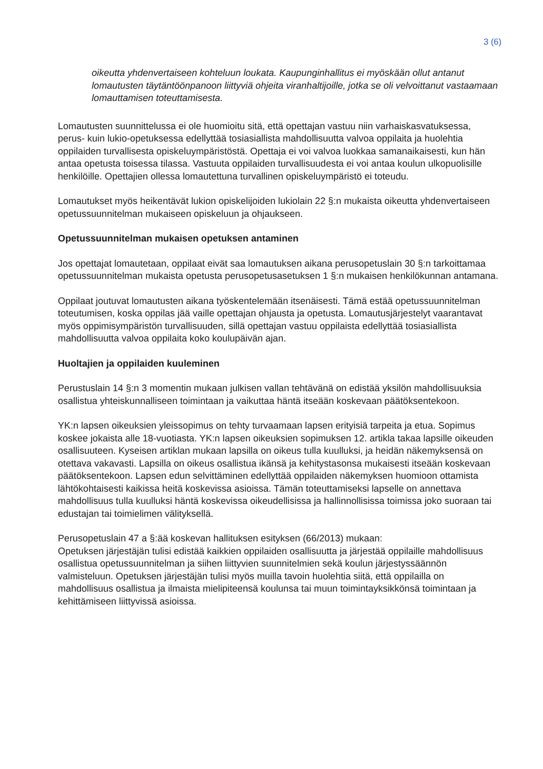3 (6)
oikeutta yhdenvertaiseen kohteluun loukata. Kaupunginhallitus ei myöskään ollut antanut lomautusten täytäntöönpanoon liittyviä ohjeita viranhaltijoille, jotka se oli velvoittanut vastaamaan lomauttamisen toteuttamisesta.
Lomautusten suunnittelussa ei ole huomioitu sitä, että opettajan vastuu niin varhaiskasvatuksessa, perus- kuin lukio-opetuksessa edellyttää tosiasiallista mahdollisuutta valvoa oppilaita ja huolehtia oppilaiden turvallisesta opiskeluympäristöstä. Opettaja ei voi valvoa luokkaa samanaikaisesti, kun hän antaa opetusta toisessa tilassa. Vastuuta oppilaiden turvallisuudesta ei voi antaa koulun ulkopuolisille henkilöille. Opettajien ollessa lomautettuna turvallinen opiskeluympäristö ei toteudu.
Lomautukset myös heikentävät lukion opiskelijoiden lukiolain 22 §:n mukaista oikeutta yhdenvertaiseen opetussuunnitelman mukaiseen opiskeluun ja ohjaukseen.
Opetussuunnitelman mukaisen opetuksen antaminen
Jos opettajat lomautetaan, oppilaat eivät saa lomautuksen aikana perusopetuslain 30 §:n tarkoittamaa opetussuunnitelman mukaista opetusta perusopetusasetuksen 1 §:n mukaisen henkilökunnan antamana.
Oppilaat joutuvat lomautusten aikana työskentelemään itsenäisesti. Tämä estää opetussuunnitelman toteutumisen, koska oppilas jää vaille opettajan ohjausta ja opetusta. Lomautusjärjestelyt vaarantavat myös oppimisympäristön turvallisuuden, sillä opettajan vastuu oppilaista edellyttää tosiasiallista mahdollisuutta valvoa oppilaita koko koulupäivän ajan.
Huoltajien ja oppilaiden kuuleminen
Perustuslain 14 §:n 3 momentin mukaan julkisen vallan tehtävänä on edistää yksilön mahdollisuuksia osallistua yhteiskunnalliseen toimintaan ja vaikuttaa häntä itseään koskevaan päätöksentekoon.
YK:n lapsen oikeuksien yleissopimus on tehty turvaamaan lapsen erityisiä tarpeita ja etua. Sopimus koskee jokaista alle 18-vuotiasta. YK:n lapsen oikeuksien sopimuksen 12. artikla takaa lapsille oikeuden osallisuuteen. Kyseisen artiklan mukaan lapsilla on oikeus tulla kuulluksi, ja heidän näkemyksensä on otettava vakavasti. Lapsilla on oikeus osallistua ikänsä ja kehitystasonsa mukaisesti itseään koskevaan päätöksentekoon. Lapsen edun selvittäminen edellyttää oppilaiden näkemyksen huomioon ottamista lähtökohtaisesti kaikissa heitä koskevissa asioissa. Tämän toteuttamiseksi lapselle on annettava mahdollisuus tulla kuulluksi häntä koskevissa oikeudellisissa ja hallinnollisissa toimissa joko suoraan tai edustajan tai toimielimen välityksellä.
Perusopetuslain 47 a §:ää koskevan hallituksen esityksen (66/2013) mukaan:
Opetuksen järjestäjän tulisi edistää kaikkien oppilaiden osallisuutta ja järjestää oppilaille mahdollisuus osallistua opetussuunnitelman ja siihen liittyvien suunnitelmien sekä koulun järjestyssäännön valmisteluun. Opetuksen järjestäjän tulisi myös muilla tavoin huolehtia siitä, että oppilailla on mahdollisuus osallistua ja ilmaista mielipiteensä koulunsa tai muun toimintayksikkönsä toimintaan ja kehittämiseen liittyvissä asioissa.